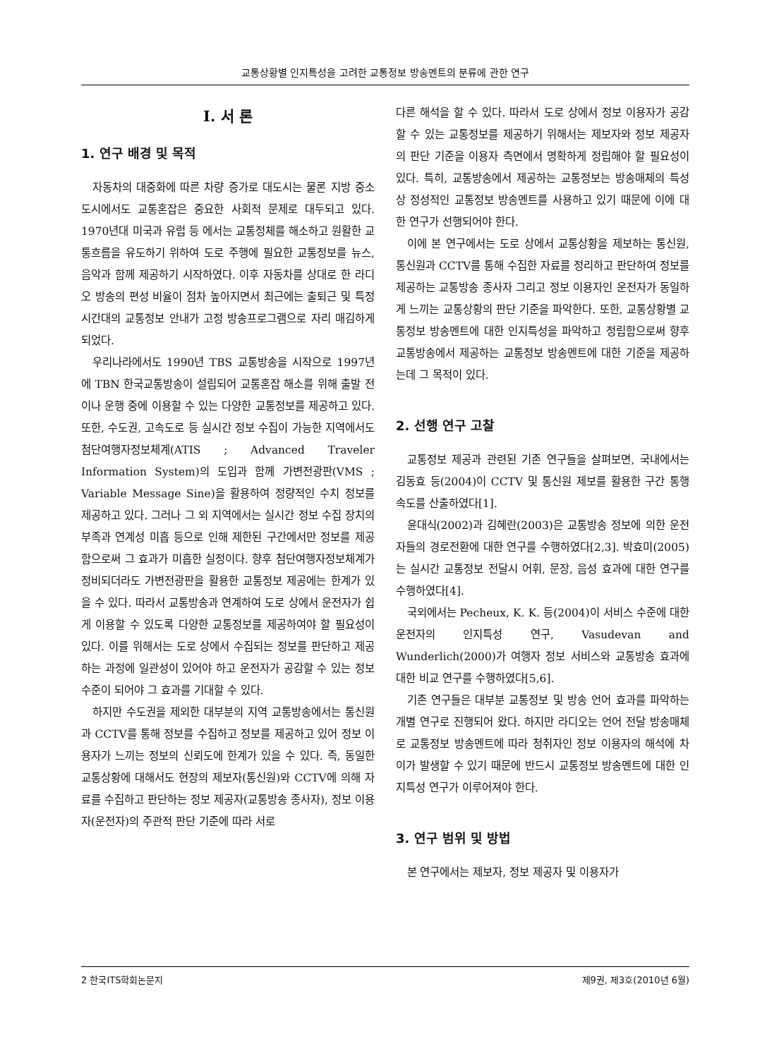교통상황별 인지특성을 고려한 교통정보 방송멘트의 분류에 관한 연구
Ⅰ. 서 론
1. 연구 배경 및 목적
자동차의 대중화에 따른 차량 증가로 대도시는 물론 지방 중소도시에서도 교통혼잡은 중요한 사회적 문제로 대두되고 있다. 1970년대 미국과 유럽 등 에서는 교통정체를 해소하고 원활한 교통흐름을 유도하기 위하여 도로 주행에 필요한 교통정보를 뉴스, 음악과 함께 제공하기 시작하였다. 이후 자동차를 상대로 한 라디오 방송의 편성 비율이 점차 높아지면서 최근에는 출퇴근 및 특정 시간대의 교통정보 안내가 고정 방송프로그램으로 자리 매김하게 되었다.
우리나라에서도 1990년 TBS 교통방송을 시작으로 1997년에 TBN 한국교통방송이 설립되어 교통혼잡 해소를 위해 출발 전이나 운행 중에 이용할 수 있는 다양한 교통정보를 제공하고 있다. 또한, 수도권, 고속도로 등 실시간 정보 수집이 가능한 지역에서도 첨단여행자정보체계(ATIS ; Advanced Traveler Information System)의 도입과 함께 가변전광판(VMS ; Variable Message Sine)을 활용하여 정량적인 수치 정보를 제공하고 있다. 그러나 그 외 지역에서는 실시간 정보 수집 장치의 부족과 연계성 미흡 등으로 인해 제한된 구간에서만 정보를 제공함으로써 그 효과가 미흡한 실정이다. 향후 첨단여행자정보체계가 정비되더라도 가변전광판을 활용한 교통정보 제공에는 한계가 있을 수 있다. 따라서 교통방송과 연계하여 도로 상에서 운전자가 쉽게 이용할 수 있도록 다양한 교통정보를 제공하여야 할 필요성이 있다. 이를 위해서는 도로 상에서 수집되는 정보를 판단하고 제공하는 과정에 일관성이 있어야 하고 운전자가 공감할 수 있는 정보 수준이 되어야 그 효과를 기대할 수 있다.
하지만 수도권을 제외한 대부분의 지역 교통방송에서는 통신원과 CCTV를 통해 정보를 수집하고 정보를 제공하고 있어 정보 이용자가 느끼는 정보의 신뢰도에 한계가 있을 수 있다. 즉, 동일한 교통상황에 대해서도 현장의 제보자(통신원)와 CCTV에 의해 자료를 수집하고 판단하는 정보 제공자(교통방송 종사자), 정보 이용자(운전자)의 주관적 판단 기준에 따라 서로
다른 해석을 할 수 있다. 따라서 도로 상에서 정보 이용자가 공감할 수 있는 교통정보를 제공하기 위해서는 제보자와 정보 제공자의 판단 기준을 이용자 측면에서 명확하게 정립해야 할 필요성이 있다. 특히, 교통방송에서 제공하는 교통정보는 방송매체의 특성상 정성적인 교통정보 방송멘트를 사용하고 있기 때문에 이에 대한 연구가 선행되어야 한다.
이에 본 연구에서는 도로 상에서 교통상황을 제보하는 통신원, 통신원과 CCTV를 통해 수집한 자료를 정리하고 판단하여 정보를 제공하는 교통방송 종사자 그리고 정보 이용자인 운전자가 동일하게 느끼는 교통상황의 판단 기준을 파악한다. 또한, 교통상황별 교통정보 방송멘트에 대한 인지특성을 파악하고 정립함으로써 향후 교통방송에서 제공하는 교통정보 방송멘트에 대한 기준을 제공하는데 그 목적이 있다.
2. 선행 연구 고찰
교통정보 제공과 관련된 기존 연구들을 살펴보면, 국내에서는 김동효 등(2004)이 CCTV 및 통신원 제보를 활용한 구간 통행속도를 산출하였다[1].
윤대식(2002)과 김혜란(2003)은 교통방송 정보에 의한 운전자들의 경로전환에 대한 연구를 수행하였다[2,3]. 박효미(2005)는 실시간 교통정보 전달시 어휘, 문장, 음성 효과에 대한 연구를 수행하였다[4].
국외에서는 Pecheux, K. K. 등(2004)이 서비스 수준에 대한 운전자의 인지특성 연구, Vasudevan and Wunderlich(2000)가 여행자 정보 서비스와 교통방송 효과에 대한 비교 연구를 수행하였다[5,6].
기존 연구들은 대부분 교통정보 및 방송 언어 효과를 파악하는 개별 연구로 진행되어 왔다. 하지만 라디오는 언어 전달 방송매체로 교통정보 방송멘트에 따라 청취자인 정보 이용자의 해석에 차이가 발생할 수 있기 때문에 반드시 교통정보 방송멘트에 대한 인지특성 연구가 이루어져야 한다.
3. 연구 범위 및 방법
본 연구에서는 제보자, 정보 제공자 및 이용자가
2 한국ITS학회논문지 제9권, 제3호(2010년 6월)